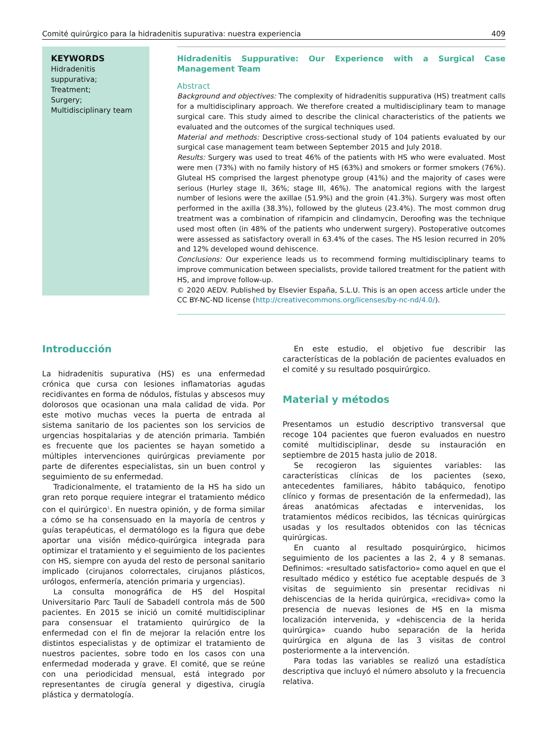Comité quirúrgico para la hidradenitis supurativa: nuestra experiencia 409
KEYWORDS
Hidradenitis suppurativa;
Treatment;
Surgery;
Multidisciplinary team
Hidradenitis Suppurative: Our Experience with a Surgical Case Management Team
Abstract
Background and objectives: The complexity of hidradenitis suppurativa (HS) treatment calls for a multidisciplinary approach. We therefore created a multidisciplinary team to manage surgical care. This study aimed to describe the clinical characteristics of the patients we evaluated and the outcomes of the surgical techniques used.
Material and methods: Descriptive cross-sectional study of 104 patients evaluated by our surgical case management team between September 2015 and July 2018.
Results: Surgery was used to treat 46% of the patients with HS who were evaluated. Most were men (73%) with no family history of HS (63%) and smokers or former smokers (76%). Gluteal HS comprised the largest phenotype group (41%) and the majority of cases were serious (Hurley stage II, 36%; stage III, 46%). The anatomical regions with the largest number of lesions were the axillae (51.9%) and the groin (41.3%). Surgery was most often performed in the axilla (38.3%), followed by the gluteus (23.4%). The most common drug treatment was a combination of rifampicin and clindamycin, Deroofing was the technique used most often (in 48% of the patients who underwent surgery). Postoperative outcomes were assessed as satisfactory overall in 63.4% of the cases. The HS lesion recurred in 20% and 12% developed wound dehiscence.
Conclusions: Our experience leads us to recommend forming multidisciplinary teams to improve communication between specialists, provide tailored treatment for the patient with HS, and improve follow-up.
© 2020 AEDV. Published by Elsevier España, S.L.U. This is an open access article under the CC BY-NC-ND license (http://creativecommons.org/licenses/by-nc-nd/4.0/).
Introducción
La hidradenitis supurativa (HS) es una enfermedad crónica que cursa con lesiones inflamatorias agudas recidivantes en forma de nódulos, fístulas y abscesos muy dolorosos que ocasionan una mala calidad de vida. Por este motivo muchas veces la puerta de entrada al sistema sanitario de los pacientes son los servicios de urgencias hospitalarias y de atención primaria. También es frecuente que los pacientes se hayan sometido a múltiples intervenciones quirúrgicas previamente por parte de diferentes especialistas, sin un buen control y seguimiento de su enfermedad.
Tradicionalmente, el tratamiento de la HS ha sido un gran reto porque requiere integrar el tratamiento médico con el quirúrgico<sup>1</sup>. En nuestra opinión, y de forma similar a cómo se ha consensuado en la mayoría de centros y guías terapéuticas, el dermatólogo es la figura que debe aportar una visión médico-quirúrgica integrada para optimizar el tratamiento y el seguimiento de los pacientes con HS, siempre con ayuda del resto de personal sanitario implicado (cirujanos colorrectales, cirujanos plásticos, urólogos, enfermería, atención primaria y urgencias).
La consulta monográfica de HS del Hospital Universitario Parc Taulí de Sabadell controla más de 500 pacientes. En 2015 se inició un comité multidisciplinar para consensuar el tratamiento quirúrgico de la enfermedad con el fin de mejorar la relación entre los distintos especialistas y de optimizar el tratamiento de nuestros pacientes, sobre todo en los casos con una enfermedad moderada y grave. El comité, que se reúne con una periodicidad mensual, está integrado por representantes de cirugía general y digestiva, cirugía plástica y dermatología.
En este estudio, el objetivo fue describir las características de la población de pacientes evaluados en el comité y su resultado posquirúrgico.
Material y métodos
Presentamos un estudio descriptivo transversal que recoge 104 pacientes que fueron evaluados en nuestro comité multidisciplinar, desde su instauración en septiembre de 2015 hasta julio de 2018.
Se recogieron las siguientes variables: las características clínicas de los pacientes (sexo, antecedentes familiares, hábito tabáquico, fenotipo clínico y formas de presentación de la enfermedad), las áreas anatómicas afectadas e intervenidas, los tratamientos médicos recibidos, las técnicas quirúrgicas usadas y los resultados obtenidos con las técnicas quirúrgicas.
En cuanto al resultado posquirúrgico, hicimos seguimiento de los pacientes a las 2, 4 y 8 semanas. Definimos: «resultado satisfactorio» como aquel en que el resultado médico y estético fue aceptable después de 3 visitas de seguimiento sin presentar recidivas ni dehiscencias de la herida quirúrgica, «recidiva» como la presencia de nuevas lesiones de HS en la misma localización intervenida, y «dehiscencia de la herida quirúrgica» cuando hubo separación de la herida quirúrgica en alguna de las 3 visitas de control posteriormente a la intervención.
Para todas las variables se realizó una estadística descriptiva que incluyó el número absoluto y la frecuencia relativa.